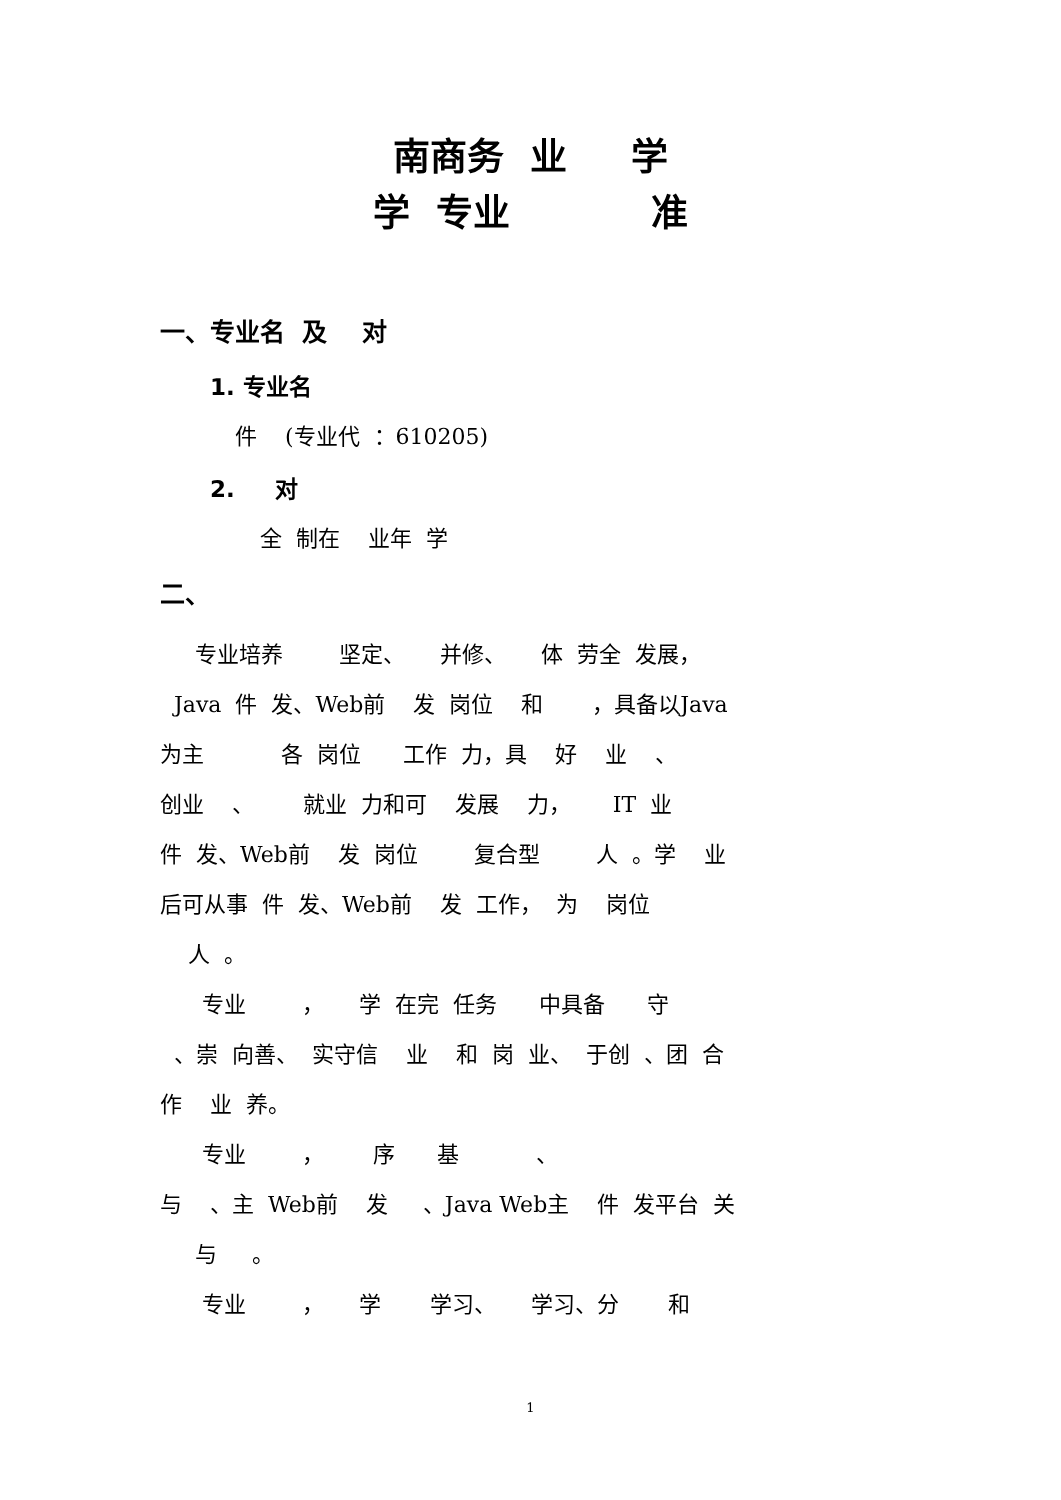南商务 业 学
学 专业 准
一、专业名 及 对
1. 专业名
件 (专业代 ：610205)
2. 对
全 制在 业年 学
二、
专业培养 坚定、 并修、 体 劳全 发展，
Java 件 发、Web前 发 岗位 和 ，具备以Java
为主 各 岗位 工作 力，具 好 业 、
创业 、 就业 力和可 发展 力， IT 业
件 发、Web前 发 岗位 复合型 人 。学 业
后可从事 件 发、Web前 发 工作， 为 岗位
人 。
专业 ， 学 在完 任务 中具备 守
、崇 向善、 实守信 业 和 岗 业、 于创 、团 合
作 业 养。
专业 ， 序 基 、
与 、主 Web前 发 、Java Web主 件 发平台 关
与 。
专业 ， 学 学习、 学习、分 和
1